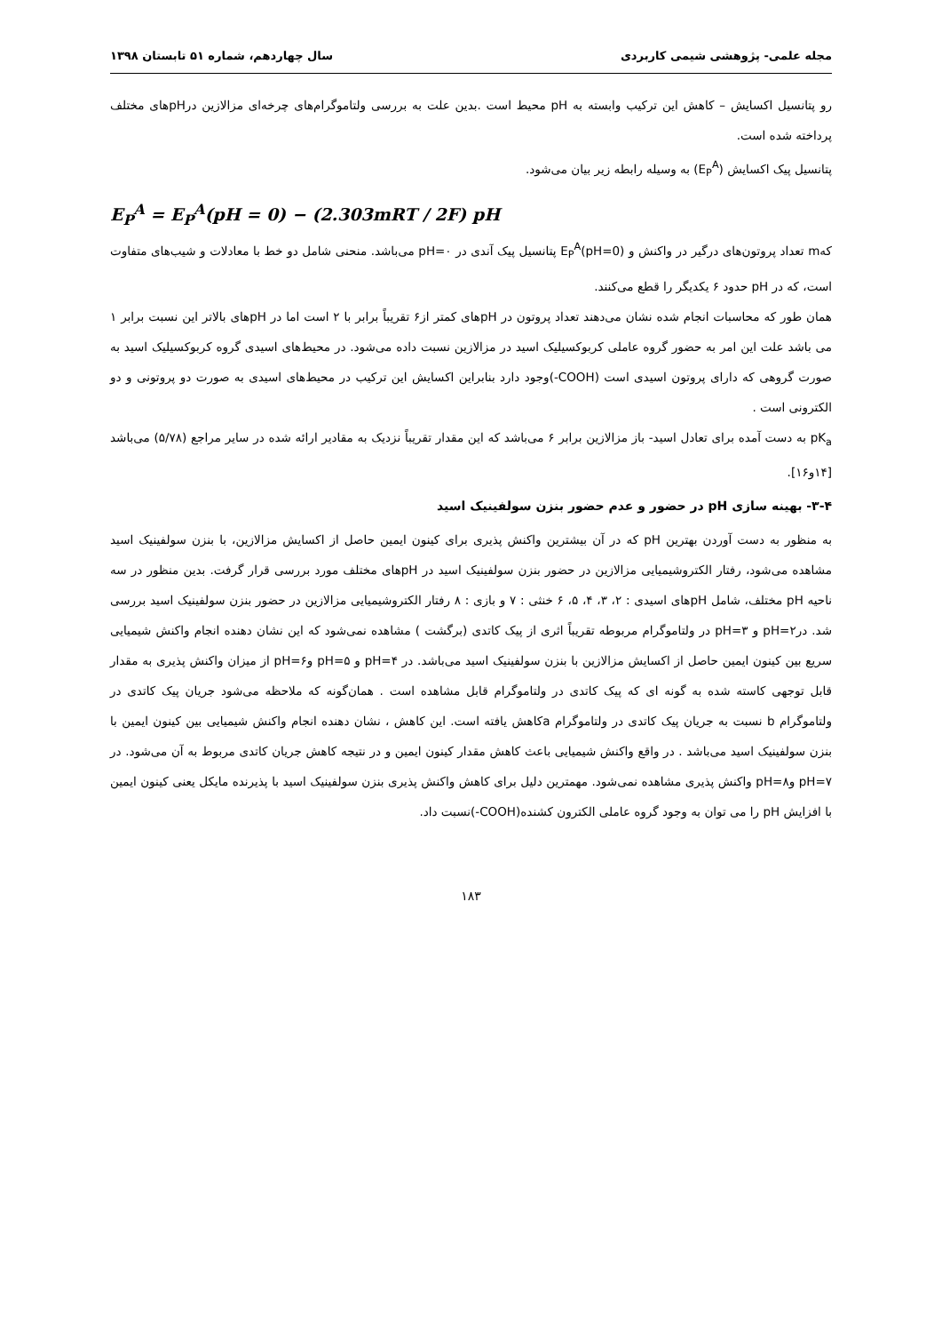مجله علمی- پژوهشی شیمی کاربردی سال چهاردهم، شماره ۵۱ تابستان ۱۳۹۸
رو پتانسیل اکسایش – کاهش این ترکیب وابسته به pH محیط است .بدین علت به بررسی ولتاموگرام‌های چرخه‌ای مزالازین درpHهای مختلف پرداخته شده است.
پتانسیل پیک اکسایش (E<sub>P</sub><sup>A</sup>) به وسیله رابطه زیر بیان می‌شود.
E<sub>P</sub><sup>A</sup> = E<sub>P</sub><sup>A</sup>(pH = 0) − (2.303mRT / 2F) pH
کهm تعداد پروتون‌های درگیر در واکنش و E<sub>P</sub><sup>A</sup>(pH=0) پتانسیل پیک آندی در pH=۰ می‌باشد. منحنی شامل دو خط با معادلات و شیب‌های متفاوت است، که در pH حدود ۶ یکدیگر را قطع می‌کنند.
همان طور که محاسبات انجام شده نشان می‌دهند تعداد پروتون در pHهای کمتر از۶ تقریباً برابر با ۲ است اما در pHهای بالاتر این نسبت برابر ۱ می باشد علت این امر به حضور گروه عاملی کربوکسیلیک اسید در مزالازین نسبت داده می‌شود. در محیط‌های اسیدی گروه کربوکسیلیک اسید به صورت گروهی که دارای پروتون اسیدی است (COOH-)وجود دارد بنابراین اکسایش این ترکیب در محیط‌های اسیدی به صورت دو پروتونی و دو الکترونی است .
pK<sub>a</sub> به دست آمده برای تعادل اسید- باز مزالازین برابر ۶ می‌باشد که این مقدار تقریباً نزدیک به مقادیر ارائه شده در سایر مراجع (۵/۷۸) می‌باشد [۱۴و۱۶].
۳-۴- بهینه سازی pH در حضور و عدم حضور بنزن سولفینیک اسید
به منظور به دست آوردن بهترین pH که در آن بیشترین واکنش پذیری برای کینون ایمین حاصل از اکسایش مزالازین، با بنزن سولفینیک اسید مشاهده می‌شود، رفتار الکتروشیمیایی مزالازین در حضور بنزن سولفینیک اسید در pHهای مختلف مورد بررسی قرار گرفت. بدین منظور در سه ناحیه pH مختلف، شامل pHهای اسیدی : ۲، ۳، ۴، ۵، ۶ خنثی : ۷ و بازی : ۸ رفتار الکتروشیمیایی مزالازین در حضور بنزن سولفینیک اسید بررسی شد. درpH=۲ و pH=۳ در ولتاموگرام مربوطه تقریباً اثری از پیک کاتدی (برگشت ) مشاهده نمی‌شود که این نشان دهنده انجام واکنش شیمیایی سریع بین کینون ایمین حاصل از اکسایش مزالازین با بنزن سولفینیک اسید می‌باشد. در pH=۴ و pH=۵ وpH=۶ از میزان واکنش پذیری به مقدار قابل توجهی کاسته شده به گونه ای که پیک کاتدی در ولتاموگرام قابل مشاهده است . همان‌گونه که ملاحظه می‌شود جریان پیک کاتدی در ولتاموگرام b نسبت به جریان پیک کاتدی در ولتاموگرام aکاهش یافته است. این کاهش ، نشان دهنده انجام واکنش شیمیایی بین کینون ایمین با بنزن سولفینیک اسید می‌باشد . در واقع واکنش شیمیایی باعث کاهش مقدار کینون ایمین و در نتیجه کاهش جریان کاتدی مربوط به آن می‌شود. در pH=۷ وpH=۸ واکنش پذیری مشاهده نمی‌شود. مهمترین دلیل برای کاهش واکنش پذیری بنزن سولفینیک اسید با پذیرنده مایکل یعنی کینون ایمین با افزایش pH را می توان به وجود گروه عاملی الکترون کشنده(COOH-)نسبت داد.
۱۸۳